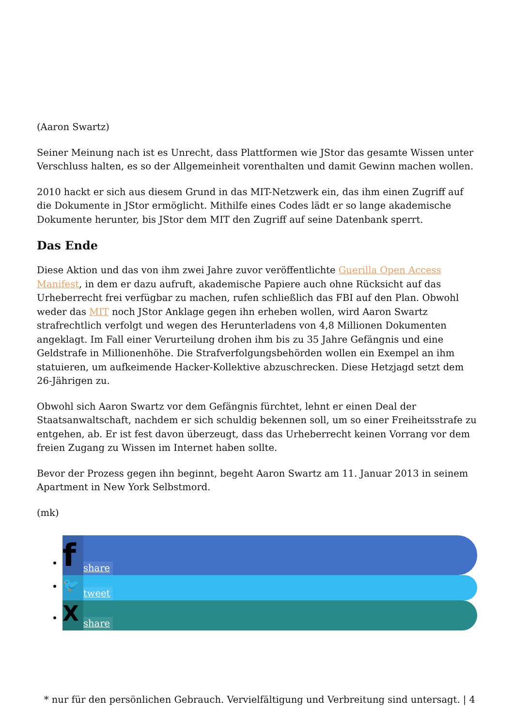(Aaron Swartz)
Seiner Meinung nach ist es Unrecht, dass Plattformen wie JStor das gesamte Wissen unter Verschluss halten, es so der Allgemeinheit vorenthalten und damit Gewinn machen wollen.
2010 hackt er sich aus diesem Grund in das MIT-Netzwerk ein, das ihm einen Zugriff auf die Dokumente in JStor ermöglicht. Mithilfe eines Codes lädt er so lange akademische Dokumente herunter, bis JStor dem MIT den Zugriff auf seine Datenbank sperrt.
Das Ende
Diese Aktion und das von ihm zwei Jahre zuvor veröffentlichte Guerilla Open Access Manifest, in dem er dazu aufruft, akademische Papiere auch ohne Rücksicht auf das Urheberrecht frei verfügbar zu machen, rufen schließlich das FBI auf den Plan. Obwohl weder das MIT noch JStor Anklage gegen ihn erheben wollen, wird Aaron Swartz strafrechtlich verfolgt und wegen des Herunterladens von 4,8 Millionen Dokumenten angeklagt. Im Fall einer Verurteilung drohen ihm bis zu 35 Jahre Gefängnis und eine Geldstrafe in Millionenhöhe. Die Strafverfolgungsbehörden wollen ein Exempel an ihm statuieren, um aufkeimende Hacker-Kollektive abzuschrecken. Diese Hetzjagd setzt dem 26-Jährigen zu.
Obwohl sich Aaron Swartz vor dem Gefängnis fürchtet, lehnt er einen Deal der Staatsanwaltschaft, nachdem er sich schuldig bekennen soll, um so einer Freiheitsstrafe zu entgehen, ab. Er ist fest davon überzeugt, dass das Urheberrecht keinen Vorrang vor dem freien Zugang zu Wissen im Internet haben sollte.
Bevor der Prozess gegen ihn beginnt, begeht Aaron Swartz am 11. Januar 2013 in seinem Apartment in New York Selbstmord.
(mk)
fshare
🐦 tweet
Xshare
* nur für den persönlichen Gebrauch. Vervielfältigung und Verbreitung sind untersagt. | 4